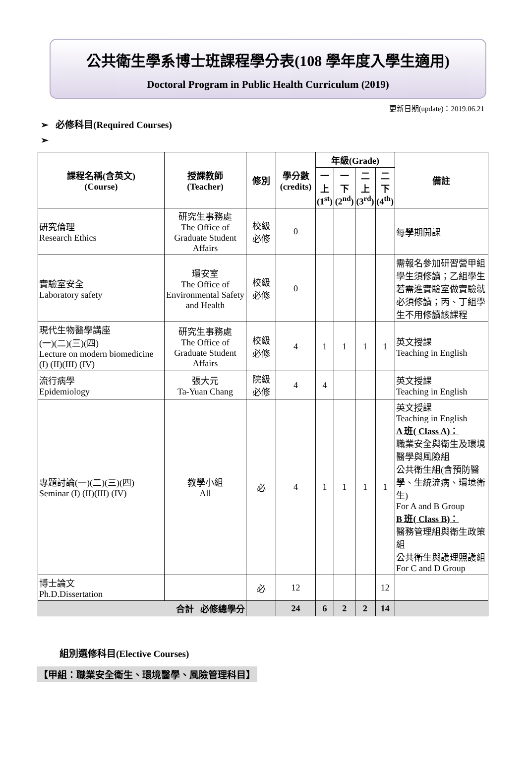公共衛生學系博士班課程學分表(108 學年度入學生適用)
Doctoral Program in Public Health Curriculum (2019)
更新日期(update)：2019.06.21
➢ 必修科目(Required Courses)
➢
| 課程名稱(含英文) (Course) | 授課教師 (Teacher) | 修別 | 學分數 (credits) | 年級(Grade) | | | | 備註 |
| --- | --- | --- | --- | --- | --- | --- | --- | --- |
| | | | | 一 上 (1<sup>st</sup>) | 一 下 (2<sup>nd</sup>) | 二 上 (3<sup>rd</sup>) | 二 下 (4<sup>th</sup>) | |
| 研究倫理 Research Ethics | 研究生事務處 The Office of Graduate Student Affairs | 校級 必修 | 0 | | | | | 每學期開課 |
| 實驗室安全 Laboratory safety | 環安室 The Office of Environmental Safety and Health | 校級 必修 | 0 | | | | | 需報名參加研習營甲組學生須修讀；乙組學生若需進實驗室做實驗就必須修讀；丙、丁組學生不用修讀該課程 |
| 現代生物醫學講座 (一)(二)(三)(四) Lecture on modern biomedicine (I) (II)(III) (IV) | 研究生事務處 The Office of Graduate Student Affairs | 校級 必修 | 4 | 1 | 1 | 1 | 1 | 英文授課 Teaching in English |
| 流行病學 Epidemiology | 張大元 Ta-Yuan Chang | 院級 必修 | 4 | 4 | | | | 英文授課 Teaching in English |
| 專題討論(一)(二)(三)(四) Seminar (I) (II)(III) (IV) | 教學小組 All | 必 | 4 | 1 | 1 | 1 | 1 | 英文授課 Teaching in English A 班( Class A)： 職業安全與衛生及環境醫學與風險組 公共衛生組(含預防醫學、生統流病、環境衛生) For A and B Group B 班( Class B)： 醫務管理組與衛生政策組 公共衛生與護理照護組 For C and D Group |
| 博士論文 Ph.D.Dissertation | | 必 | 12 | | | | 12 | |
| 合計 必修總學分 | | | 24 | 6 | 2 | 2 | 14 | |
組別選修科目(Elective Courses)
【甲組：職業安全衛生、環境醫學、風險管理科目】